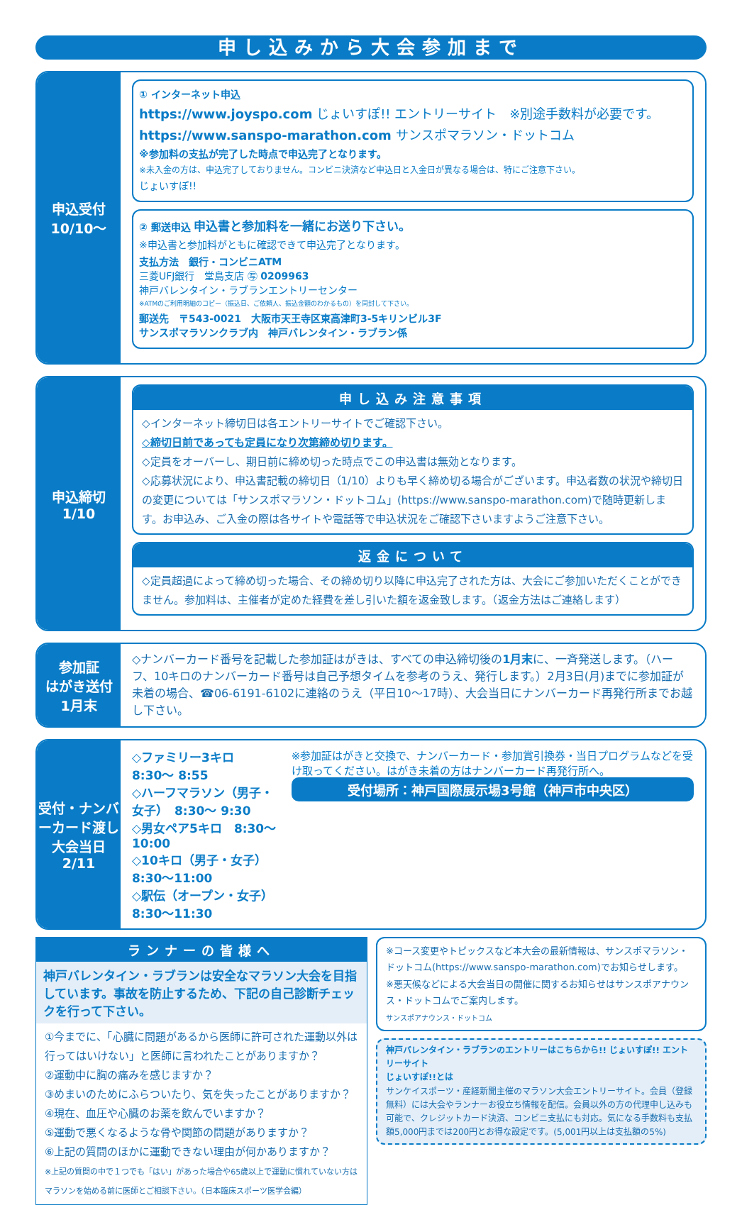申し込みから大会参加まで
申込受付
10/10〜
① インターネット申込
https://www.joyspo.com じょいすぽ!! エントリーサイト　※別途手数料が必要です。
https://www.sanspo-marathon.com サンスポマラソン・ドットコム
※参加料の支払が完了した時点で申込完了となります。
※未入金の方は、申込完了しておりません。コンビニ決済など申込日と入金日が異なる場合は、特にご注意下さい。
じょいすぽ!!
② 郵送申込 申込書と参加料を一緒にお送り下さい。
※申込書と参加料がともに確認できて申込完了となります。
支払方法　銀行・コンビニATM
三菱UFJ銀行　堂島支店 ㊢ 0209963
神戸バレンタイン・ラブランエントリーセンター
※ATMのご利用明細のコピー（振込日、ご依頼人、振込金額のわかるもの）を同封して下さい。
郵送先　〒543-0021　大阪市天王寺区東高津町3-5キリンビル3F
サンスポマラソンクラブ内　神戸バレンタイン・ラブラン係
申込締切
1/10
申し込み注意事項
◇インターネット締切日は各エントリーサイトでご確認下さい。
◇締切日前であっても定員になり次第締め切ります。
◇定員をオーバーし、期日前に締め切った時点でこの申込書は無効となります。
◇応募状況により、申込書記載の締切日（1/10）よりも早く締め切る場合がございます。申込者数の状況や締切日の変更については「サンスポマラソン・ドットコム」(https://www.sanspo-marathon.com)で随時更新します。お申込み、ご入金の際は各サイトや電話等で申込状況をご確認下さいますようご注意下さい。
返金について
◇定員超過によって締め切った場合、その締め切り以降に申込完了された方は、大会にご参加いただくことができません。参加料は、主催者が定めた経費を差し引いた額を返金致します。（返金方法はご連絡します）
参加証
はがき送付
1月末
◇ナンバーカード番号を記載した参加証はがきは、すべての申込締切後の1月末に、一斉発送します。（ハーフ、10キロのナンバーカード番号は自己予想タイムを参考のうえ、発行します。）2月3日(月)までに参加証が未着の場合、☎06-6191-6102に連絡のうえ（平日10〜17時）、大会当日にナンバーカード再発行所までお越し下さい。
受付・ナンバーカード渡し
大会当日
2/11
◇ファミリー3キロ　8:30〜 8:55
◇ハーフマラソン（男子・女子）　8:30〜 9:30
◇男女ペア5キロ　8:30〜10:00
◇10キロ（男子・女子）　8:30〜11:00
◇駅伝（オープン・女子）　8:30〜11:30
※参加証はがきと交換で、ナンバーカード・参加賞引換券・当日プログラムなどを受け取ってください。はがき未着の方はナンバーカード再発行所へ。
受付場所：神戸国際展示場3号館（神戸市中央区）
ランナーの皆様へ
神戸バレンタイン・ラブランは安全なマラソン大会を目指しています。事故を防止するため、下記の自己診断チェックを行って下さい。
①今までに、「心臓に問題があるから医師に許可された運動以外は行ってはいけない」と医師に言われたことがありますか？
②運動中に胸の痛みを感じますか？
③めまいのためにふらついたり、気を失ったことがありますか？
④現在、血圧や心臓のお薬を飲んでいますか？
⑤運動で悪くなるような骨や関節の問題がありますか？
⑥上記の質問のほかに運動できない理由が何かありますか？
※上記の質問の中で１つでも「はい」があった場合や65歳以上で運動に慣れていない方はマラソンを始める前に医師とご相談下さい。（日本臨床スポーツ医学会編）
※コース変更やトピックスなど本大会の最新情報は、サンスポマラソン・ドットコム(https://www.sanspo-marathon.com)でお知らせします。
※悪天候などによる大会当日の開催に関するお知らせはサンスポアナウンス・ドットコムでご案内します。
サンスポアナウンス・ドットコム
神戸バレンタイン・ラブランのエントリーはこちらから!! じょいすぽ!! エントリーサイト
じょいすぽ!!とは
サンケイスポーツ・産経新聞主催のマラソン大会エントリーサイト。会員（登録無料）には大会やランナーお役立ち情報を配信。会員以外の方の代理申し込みも可能で、クレジットカード決済、コンビニ支払にも対応。気になる手数料も支払額5,000円までは200円とお得な設定です。(5,001円以上は支払額の5%)